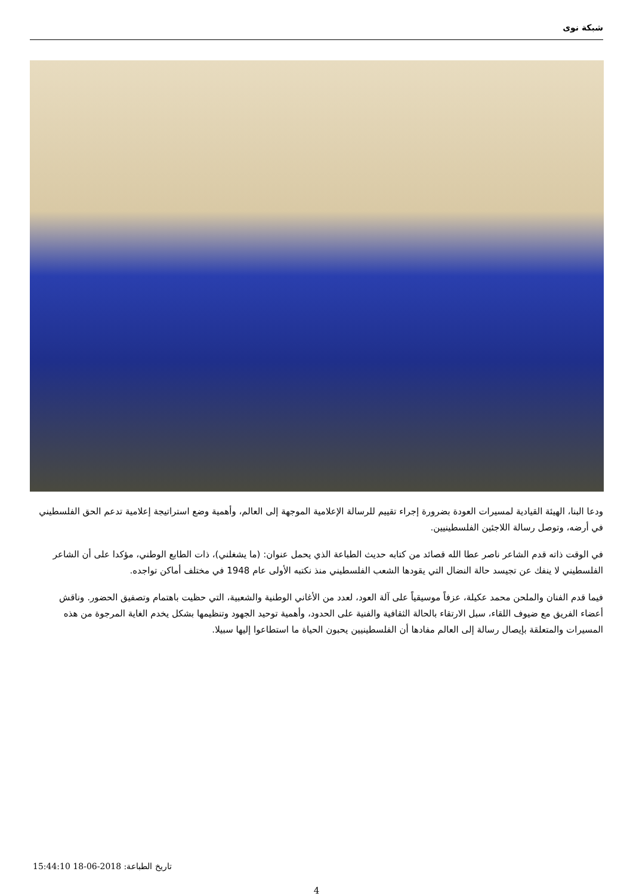شبكة نوى
ودعا البنا، الهيئة القيادية لمسيرات العودة بضرورة إجراء تقييم للرسالة الإعلامية الموجهة إلى العالم، وأهمية وضع استراتيجة إعلامية تدعم الحق الفلسطيني في أرضه، وتوصل رسالة اللاجئين الفلسطينيين.
في الوقت ذاته قدم الشاعر ناصر عطا الله قصائد من كتابه حديث الطباعة الذي يحمل عنوان: (ما يشغلني)، ذات الطابع الوطني، مؤكدا على أن الشاعر الفلسطيني لا ينفك عن تجيسد حالة النضال التي يقودها الشعب الفلسطيني منذ نكتبه الأولى عام 1948 في مختلف أماكن تواجده.
فيما قدم الفنان والملحن محمد عكيلة، عزفاً موسيقياً على آلة العود، لعدد من الأغاني الوطنية والشعبية، التي حظيت باهتمام وتصفيق الحضور. وناقش أعضاء الفريق مع ضيوف اللقاء، سبل الارتقاء بالحالة الثقافية والفنية على الحدود، وأهمية توحيد الجهود وتنظيمها بشكل يخدم الغاية المرجوة من هذه المسيرات والمتعلقة بإيصال رسالة إلى العالم مفادها أن الفلسطينيين يحبون الحياة ما استطاعوا إليها سبيلا.
تاريخ الطباعة: 2018-06-18 15:44:10
4